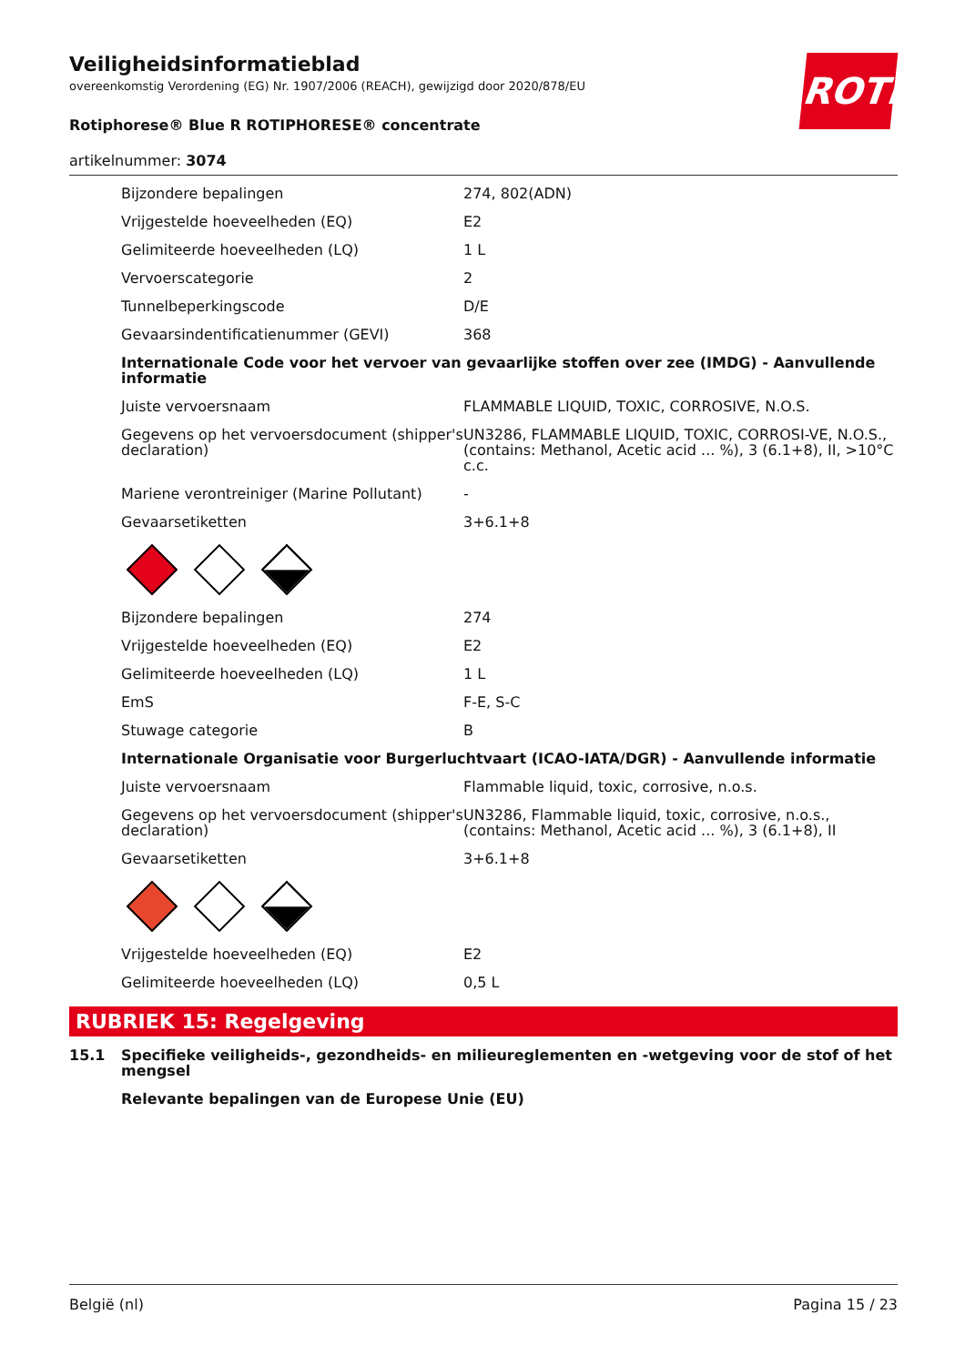Veiligheidsinformatieblad
overeenkomstig Verordening (EG) Nr. 1907/2006 (REACH), gewijzigd door 2020/878/EU
Rotiphorese® Blue R ROTIPHORESE® concentrate
artikelnummer: 3074
ROTH
| Bijzondere bepalingen | 274, 802(ADN) |
| Vrijgestelde hoeveelheden (EQ) | E2 |
| Gelimiteerde hoeveelheden (LQ) | 1 L |
| Vervoerscategorie | 2 |
| Tunnelbeperkingscode | D/E |
| Gevaarsindentificatienummer (GEVI) | 368 |
| Internationale Code voor het vervoer van gevaarlijke stoffen over zee (IMDG) - Aanvullende informatie | |
| Juiste vervoersnaam | FLAMMABLE LIQUID, TOXIC, CORROSIVE, N.O.S. |
| Gegevens op het vervoersdocument (shipper's declaration) | UN3286, FLAMMABLE LIQUID, TOXIC, CORROSI-VE, N.O.S., (contains: Methanol, Acetic acid ... %), 3 (6.1+8), II, >10°C c.c. |
| Mariene verontreiniger (Marine Pollutant) | - |
| Gevaarsetiketten | 3+6.1+8 |
| Bijzondere bepalingen | 274 |
| Vrijgestelde hoeveelheden (EQ) | E2 |
| Gelimiteerde hoeveelheden (LQ) | 1 L |
| EmS | F-E, S-C |
| Stuwage categorie | B |
| Internationale Organisatie voor Burgerluchtvaart (ICAO-IATA/DGR) - Aanvullende informatie | |
| Juiste vervoersnaam | Flammable liquid, toxic, corrosive, n.o.s. |
| Gegevens op het vervoersdocument (shipper's declaration) | UN3286, Flammable liquid, toxic, corrosive, n.o.s., (contains: Methanol, Acetic acid ... %), 3 (6.1+8), II |
| Gevaarsetiketten | 3+6.1+8 |
| Vrijgestelde hoeveelheden (EQ) | E2 |
| Gelimiteerde hoeveelheden (LQ) | 0,5 L |
RUBRIEK 15: Regelgeving
| 15.1 | Specifieke veiligheids-, gezondheids- en milieureglementen en -wetgeving voor de stof of het mengsel |
| | Relevante bepalingen van de Europese Unie (EU) |
België (nl) Pagina 15 / 23